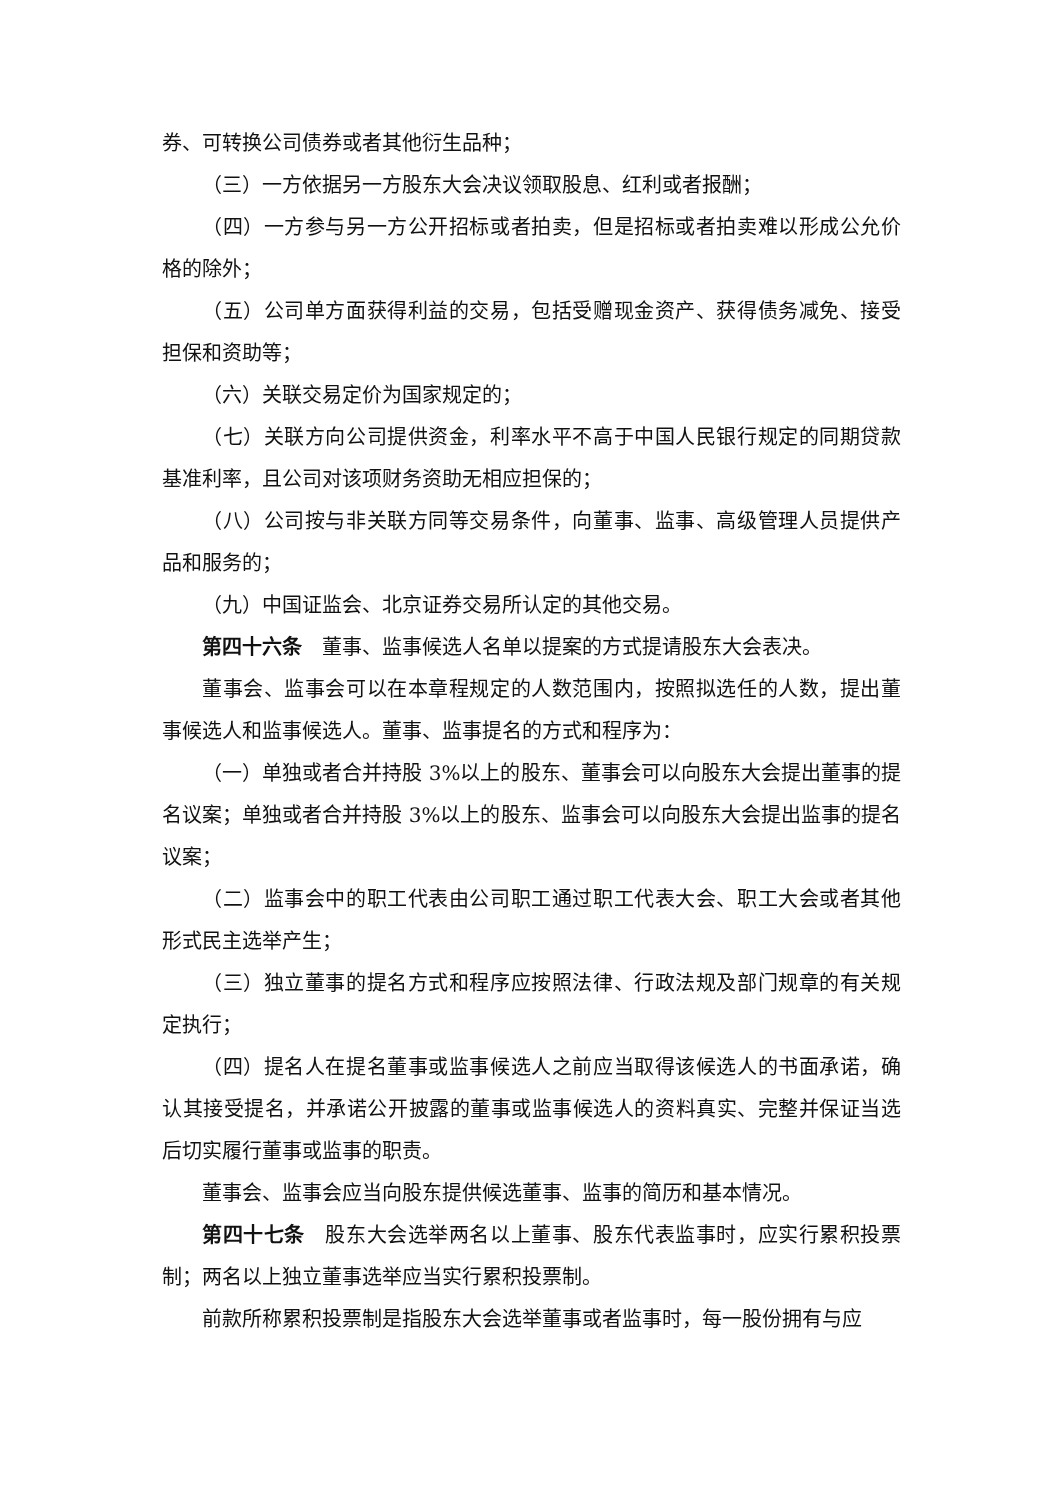券、可转换公司债券或者其他衍生品种；
（三）一方依据另一方股东大会决议领取股息、红利或者报酬；
（四）一方参与另一方公开招标或者拍卖，但是招标或者拍卖难以形成公允价格的除外；
（五）公司单方面获得利益的交易，包括受赠现金资产、获得债务减免、接受担保和资助等；
（六）关联交易定价为国家规定的；
（七）关联方向公司提供资金，利率水平不高于中国人民银行规定的同期贷款基准利率，且公司对该项财务资助无相应担保的；
（八）公司按与非关联方同等交易条件，向董事、监事、高级管理人员提供产品和服务的；
（九）中国证监会、北京证券交易所认定的其他交易。
第四十六条　董事、监事候选人名单以提案的方式提请股东大会表决。
董事会、监事会可以在本章程规定的人数范围内，按照拟选任的人数，提出董事候选人和监事候选人。董事、监事提名的方式和程序为：
（一）单独或者合并持股 3%以上的股东、董事会可以向股东大会提出董事的提名议案；单独或者合并持股 3%以上的股东、监事会可以向股东大会提出监事的提名议案；
（二）监事会中的职工代表由公司职工通过职工代表大会、职工大会或者其他形式民主选举产生；
（三）独立董事的提名方式和程序应按照法律、行政法规及部门规章的有关规定执行；
（四）提名人在提名董事或监事候选人之前应当取得该候选人的书面承诺，确认其接受提名，并承诺公开披露的董事或监事候选人的资料真实、完整并保证当选后切实履行董事或监事的职责。
董事会、监事会应当向股东提供候选董事、监事的简历和基本情况。
第四十七条　股东大会选举两名以上董事、股东代表监事时，应实行累积投票制；两名以上独立董事选举应当实行累积投票制。
前款所称累积投票制是指股东大会选举董事或者监事时，每一股份拥有与应